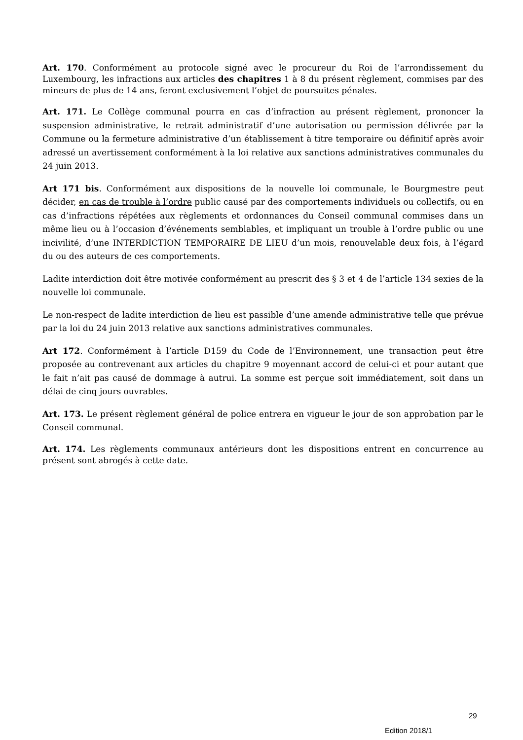Art. 170. Conformément au protocole signé avec le procureur du Roi de l’arrondissement du Luxembourg, les infractions aux articles des chapitres 1 à 8 du présent règlement, commises par des mineurs de plus de 14 ans, feront exclusivement l’objet de poursuites pénales.
Art. 171. Le Collège communal pourra en cas d’infraction au présent règlement, prononcer la suspension administrative, le retrait administratif d’une autorisation ou permission délivrée par la Commune ou la fermeture administrative d’un établissement à titre temporaire ou définitif après avoir adressé un avertissement conformément à la loi relative aux sanctions administratives communales du 24 juin 2013.
Art 171 bis. Conformément aux dispositions de la nouvelle loi communale, le Bourgmestre peut décider, en cas de trouble à l’ordre public causé par des comportements individuels ou collectifs, ou en cas d’infractions répétées aux règlements et ordonnances du Conseil communal commises dans un même lieu ou à l’occasion d’événements semblables, et impliquant un trouble à l’ordre public ou une incivilité, d’une INTERDICTION TEMPORAIRE DE LIEU d’un mois, renouvelable deux fois, à l’égard du ou des auteurs de ces comportements.
Ladite interdiction doit être motivée conformément au prescrit des § 3 et 4 de l’article 134 sexies de la nouvelle loi communale.
Le non-respect de ladite interdiction de lieu est passible d’une amende administrative telle que prévue par la loi du 24 juin 2013 relative aux sanctions administratives communales.
Art 172. Conformément à l’article D159 du Code de l’Environnement, une transaction peut être proposée au contrevenant aux articles du chapitre 9 moyennant accord de celui-ci et pour autant que le fait n’ait pas causé de dommage à autrui. La somme est perçue soit immédiatement, soit dans un délai de cinq jours ouvrables.
Art. 173. Le présent règlement général de police entrera en vigueur le jour de son approbation par le Conseil communal.
Art. 174. Les règlements communaux antérieurs dont les dispositions entrent en concurrence au présent sont abrogés à cette date.
29
Edition 2018/1